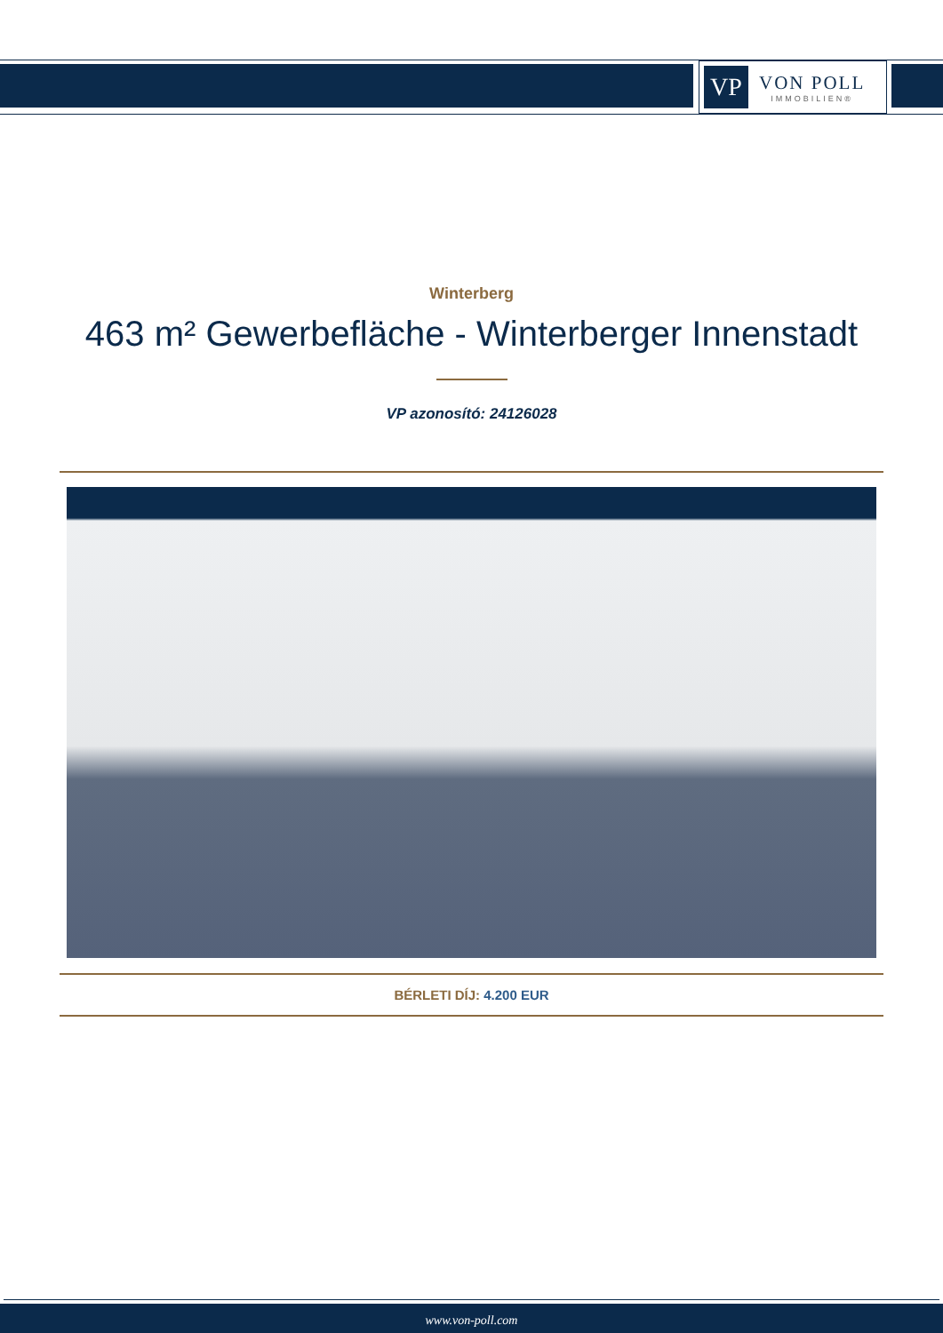VP
VON POLL
IMMOBILIEN®
Winterberg
463 m² Gewerbefläche - Winterberger Innenstadt
VP azonosító: 24126028
BÉRLETI DÍJ: 4.200 EUR
www.von-poll.com